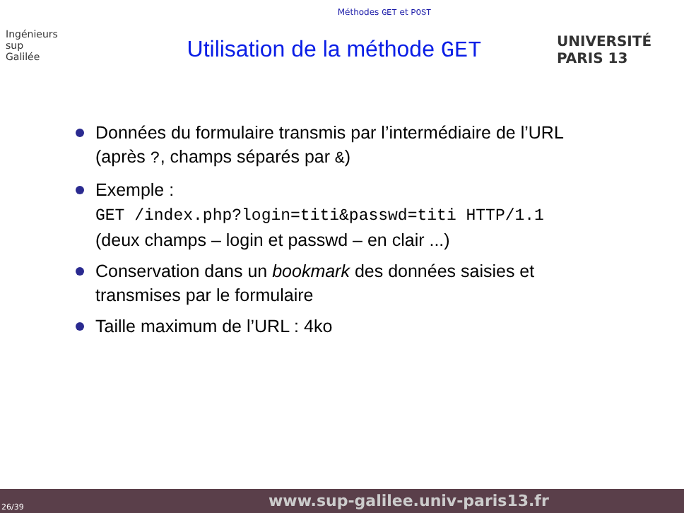Méthodes GET et POST
Ingénieurs
sup
Galilée
Utilisation de la méthode GET
UNIVERSITÉ PARIS 13
Données du formulaire transmis par l’intermédiaire de l’URL (après ?, champs séparés par &)
Exemple :
GET /index.php?login=titi&passwd=titi HTTP/1.1
(deux champs – login et passwd – en clair ...)
Conservation dans un bookmark des données saisies et transmises par le formulaire
Taille maximum de l’URL : 4ko
26/39 www.sup-galilee.univ-paris13.fr